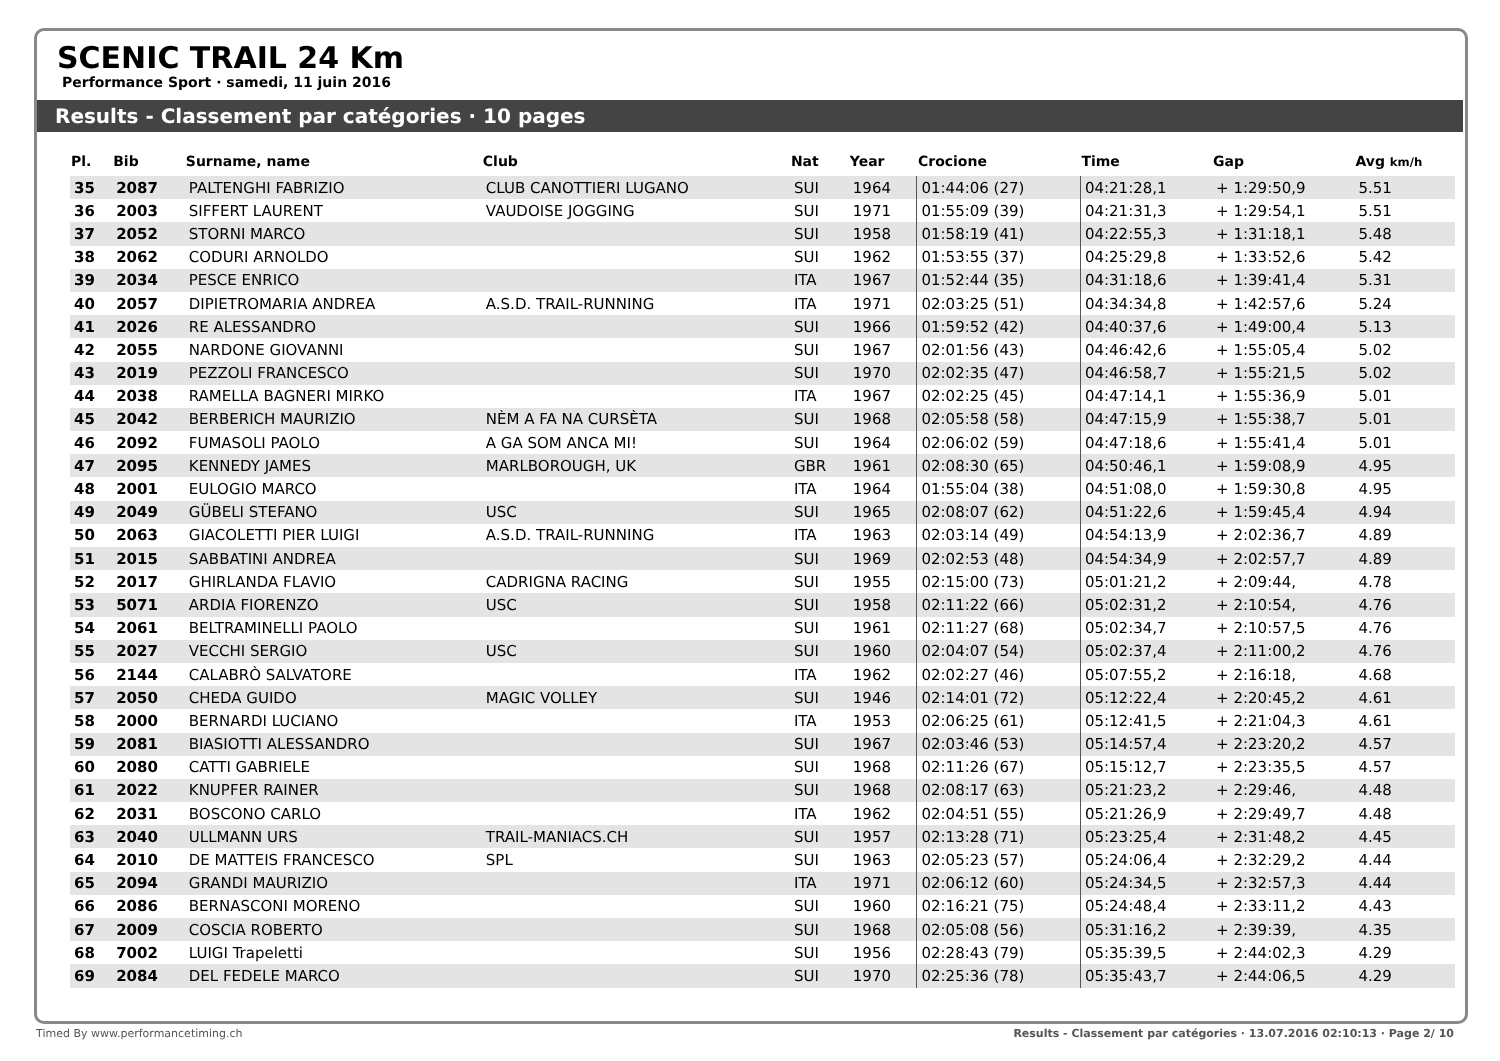SCENIC TRAIL 24 Km
Performance Sport · samedi, 11 juin 2016
Results - Classement par catégories · 10 pages
| Pl. | Bib | Surname, name | Club | Nat | Year | Crocione | Time | Gap | Avg km/h |
| --- | --- | --- | --- | --- | --- | --- | --- | --- | --- |
| 35 | 2087 | PALTENGHI FABRIZIO | CLUB CANOTTIERI LUGANO | SUI | 1964 | 01:44:06 (27) | 04:21:28,1 | + 1:29:50,9 | 5.51 |
| 36 | 2003 | SIFFERT LAURENT | VAUDOISE JOGGING | SUI | 1971 | 01:55:09 (39) | 04:21:31,3 | + 1:29:54,1 | 5.51 |
| 37 | 2052 | STORNI MARCO | | SUI | 1958 | 01:58:19 (41) | 04:22:55,3 | + 1:31:18,1 | 5.48 |
| 38 | 2062 | CODURI ARNOLDO | | SUI | 1962 | 01:53:55 (37) | 04:25:29,8 | + 1:33:52,6 | 5.42 |
| 39 | 2034 | PESCE ENRICO | | ITA | 1967 | 01:52:44 (35) | 04:31:18,6 | + 1:39:41,4 | 5.31 |
| 40 | 2057 | DIPIETROMARIA ANDREA | A.S.D. TRAIL-RUNNING | ITA | 1971 | 02:03:25 (51) | 04:34:34,8 | + 1:42:57,6 | 5.24 |
| 41 | 2026 | RE ALESSANDRO | | SUI | 1966 | 01:59:52 (42) | 04:40:37,6 | + 1:49:00,4 | 5.13 |
| 42 | 2055 | NARDONE GIOVANNI | | SUI | 1967 | 02:01:56 (43) | 04:46:42,6 | + 1:55:05,4 | 5.02 |
| 43 | 2019 | PEZZOLI FRANCESCO | | SUI | 1970 | 02:02:35 (47) | 04:46:58,7 | + 1:55:21,5 | 5.02 |
| 44 | 2038 | RAMELLA BAGNERI MIRKO | | ITA | 1967 | 02:02:25 (45) | 04:47:14,1 | + 1:55:36,9 | 5.01 |
| 45 | 2042 | BERBERICH MAURIZIO | NÈM A FA NA CURSÈTA | SUI | 1968 | 02:05:58 (58) | 04:47:15,9 | + 1:55:38,7 | 5.01 |
| 46 | 2092 | FUMASOLI PAOLO | A GA SOM ANCA MI! | SUI | 1964 | 02:06:02 (59) | 04:47:18,6 | + 1:55:41,4 | 5.01 |
| 47 | 2095 | KENNEDY JAMES | MARLBOROUGH, UK | GBR | 1961 | 02:08:30 (65) | 04:50:46,1 | + 1:59:08,9 | 4.95 |
| 48 | 2001 | EULOGIO MARCO | | ITA | 1964 | 01:55:04 (38) | 04:51:08,0 | + 1:59:30,8 | 4.95 |
| 49 | 2049 | GÜBELI STEFANO | USC | SUI | 1965 | 02:08:07 (62) | 04:51:22,6 | + 1:59:45,4 | 4.94 |
| 50 | 2063 | GIACOLETTI PIER LUIGI | A.S.D. TRAIL-RUNNING | ITA | 1963 | 02:03:14 (49) | 04:54:13,9 | + 2:02:36,7 | 4.89 |
| 51 | 2015 | SABBATINI ANDREA | | SUI | 1969 | 02:02:53 (48) | 04:54:34,9 | + 2:02:57,7 | 4.89 |
| 52 | 2017 | GHIRLANDA FLAVIO | CADRIGNA RACING | SUI | 1955 | 02:15:00 (73) | 05:01:21,2 | + 2:09:44, | 4.78 |
| 53 | 5071 | ARDIA FIORENZO | USC | SUI | 1958 | 02:11:22 (66) | 05:02:31,2 | + 2:10:54, | 4.76 |
| 54 | 2061 | BELTRAMINELLI PAOLO | | SUI | 1961 | 02:11:27 (68) | 05:02:34,7 | + 2:10:57,5 | 4.76 |
| 55 | 2027 | VECCHI SERGIO | USC | SUI | 1960 | 02:04:07 (54) | 05:02:37,4 | + 2:11:00,2 | 4.76 |
| 56 | 2144 | CALABRÒ SALVATORE | | ITA | 1962 | 02:02:27 (46) | 05:07:55,2 | + 2:16:18, | 4.68 |
| 57 | 2050 | CHEDA GUIDO | MAGIC VOLLEY | SUI | 1946 | 02:14:01 (72) | 05:12:22,4 | + 2:20:45,2 | 4.61 |
| 58 | 2000 | BERNARDI LUCIANO | | ITA | 1953 | 02:06:25 (61) | 05:12:41,5 | + 2:21:04,3 | 4.61 |
| 59 | 2081 | BIASIOTTI ALESSANDRO | | SUI | 1967 | 02:03:46 (53) | 05:14:57,4 | + 2:23:20,2 | 4.57 |
| 60 | 2080 | CATTI GABRIELE | | SUI | 1968 | 02:11:26 (67) | 05:15:12,7 | + 2:23:35,5 | 4.57 |
| 61 | 2022 | KNUPFER RAINER | | SUI | 1968 | 02:08:17 (63) | 05:21:23,2 | + 2:29:46, | 4.48 |
| 62 | 2031 | BOSCONO CARLO | | ITA | 1962 | 02:04:51 (55) | 05:21:26,9 | + 2:29:49,7 | 4.48 |
| 63 | 2040 | ULLMANN URS | TRAIL-MANIACS.CH | SUI | 1957 | 02:13:28 (71) | 05:23:25,4 | + 2:31:48,2 | 4.45 |
| 64 | 2010 | DE MATTEIS FRANCESCO | SPL | SUI | 1963 | 02:05:23 (57) | 05:24:06,4 | + 2:32:29,2 | 4.44 |
| 65 | 2094 | GRANDI MAURIZIO | | ITA | 1971 | 02:06:12 (60) | 05:24:34,5 | + 2:32:57,3 | 4.44 |
| 66 | 2086 | BERNASCONI MORENO | | SUI | 1960 | 02:16:21 (75) | 05:24:48,4 | + 2:33:11,2 | 4.43 |
| 67 | 2009 | COSCIA ROBERTO | | SUI | 1968 | 02:05:08 (56) | 05:31:16,2 | + 2:39:39, | 4.35 |
| 68 | 7002 | LUIGI Trapeletti | | SUI | 1956 | 02:28:43 (79) | 05:35:39,5 | + 2:44:02,3 | 4.29 |
| 69 | 2084 | DEL FEDELE MARCO | | SUI | 1970 | 02:25:36 (78) | 05:35:43,7 | + 2:44:06,5 | 4.29 |
Timed By www.performancetiming.ch
Results - Classement par catégories · 13.07.2016 02:10:13 · Page 2/ 10